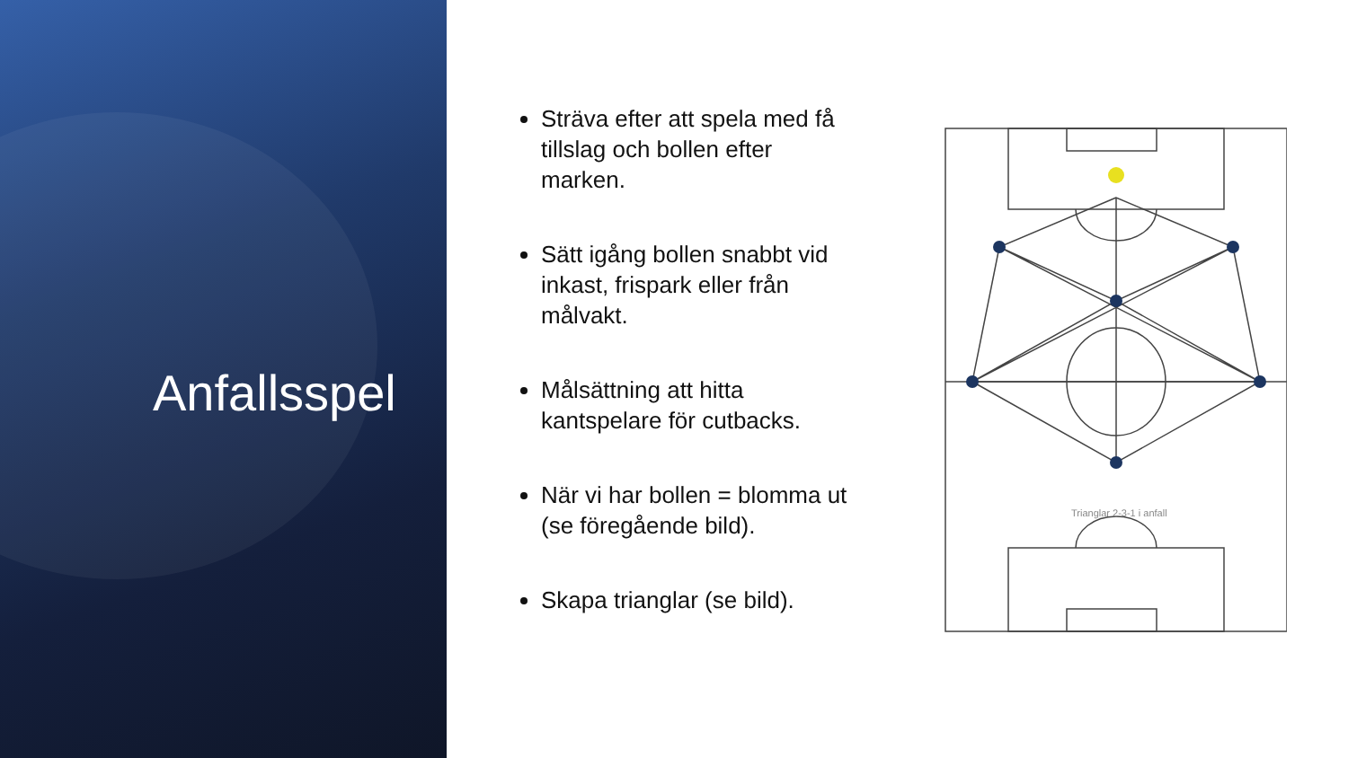Anfallsspel
Sträva efter att spela med få tillslag och bollen efter marken.
Sätt igång bollen snabbt vid inkast, frispark eller från målvakt.
Målsättning att hitta kantspelare för cutbacks.
När vi har bollen = blomma ut (se föregående bild).
Skapa trianglar (se bild).
Trianglar 2-3-1 i anfall